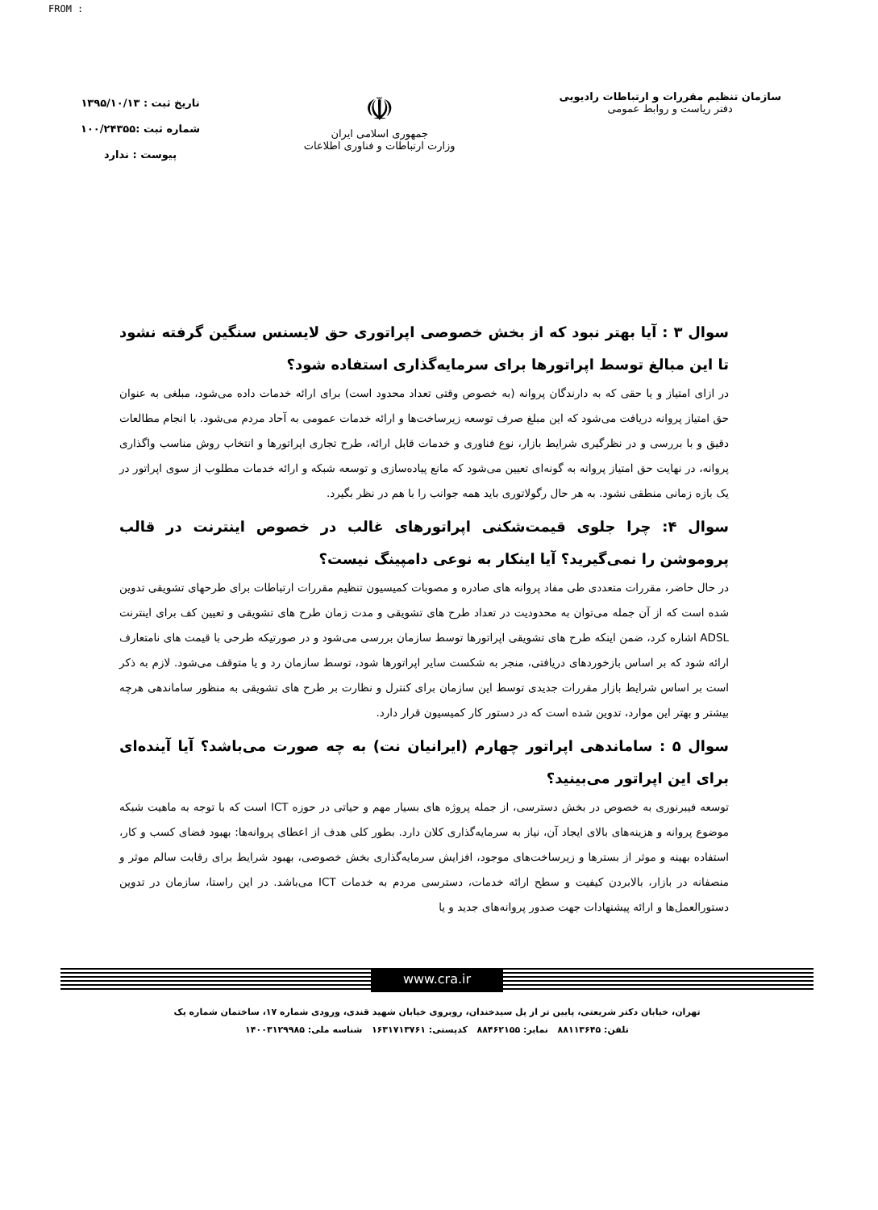FROM :
سازمان تنظیم مقررات و ارتباطات رادیویی
دفتر ریاست و روابط عمومی
☫
جمهوری اسلامی ایران
وزارت ارتباطات و فناوری اطلاعات
تاریخ ثبت : ۱۳۹۵/۱۰/۱۳
شماره ثبت :۱۰۰/۲۴۳۵۵
پیوست : ندارد
سوال ۳ : آیا بهتر نبود که از بخش خصوصی اپراتوری حق لایسنس سنگین گرفته نشود تا این مبالغ توسط اپراتورها برای سرمایه‌گذاری استفاده شود؟
در ازای امتیاز و یا حقی که به دارندگان پروانه (به خصوص وقتی تعداد محدود است) برای ارائه خدمات داده می‌شود، مبلغی به عنوان حق امتیاز پروانه دریافت می‌شود که این مبلغ صرف توسعه زیرساخت‌ها و ارائه خدمات عمومی به آحاد مردم می‌شود. با انجام مطالعات دقیق و با بررسی و در نظرگیری شرایط بازار، نوع فناوری و خدمات قابل ارائه، طرح تجاری اپراتورها و انتخاب روش مناسب واگذاری پروانه، در نهایت حق امتیاز پروانه به گونه‌ای تعیین می‌شود که مانع پیاده‌سازی و توسعه شبکه و ارائه خدمات مطلوب از سوی اپراتور در یک بازه زمانی منطقی نشود. به هر حال رگولاتوری باید همه جوانب را با هم در نظر بگیرد.
سوال ۴: چرا جلوی قیمت‌شکنی اپراتورهای غالب در خصوص اینترنت در قالب پروموشن را نمی‌گیرید؟ آیا اینکار به نوعی دامپینگ نیست؟
در حال حاضر، مقررات متعددی طی مفاد پروانه های صادره و مصوبات کمیسیون تنظیم مقررات ارتباطات برای طرحهای تشویقی تدوین شده است که از آن جمله می‌توان به محدودیت در تعداد طرح های تشویقی و مدت زمان طرح های تشویقی و تعیین کف برای اینترنت ADSL اشاره کرد، ضمن اینکه طرح های تشویقی اپراتورها توسط سازمان بررسی می‌شود و در صورتیکه طرحی با قیمت های نامتعارف ارائه شود که بر اساس بازخوردهای دریافتی، منجر به شکست سایر اپراتورها شود، توسط سازمان رد و یا متوقف می‌شود. لازم به ذکر است بر اساس شرایط بازار مقررات جدیدی توسط این سازمان برای کنترل و نظارت بر طرح های تشویقی به منظور ساماندهی هرچه بیشتر و بهتر این موارد، تدوین شده است که در دستور کار کمیسیون قرار دارد.
سوال ۵ : ساماندهی اپراتور چهارم (ایرانیان نت) به چه صورت می‌باشد؟ آیا آینده‌ای برای این اپراتور می‌بینید؟
توسعه فیبرنوری به خصوص در بخش دسترسی، از جمله پروژه های بسیار مهم و حیاتی در حوزه ICT است که با توجه به ماهیت شبکه موضوع پروانه و هزینه‌های بالای ایجاد آن، نیاز به سرمایه‌گذاری کلان دارد. بطور کلی هدف از اعطای پروانه‌ها: بهبود فضای کسب و کار، استفاده بهینه و موثر از بسترها و زیرساخت‌های موجود، افزایش سرمایه‌گذاری بخش خصوصی، بهبود شرایط برای رقابت سالم موثر و منصفانه در بازار، بالابردن کیفیت و سطح ارائه خدمات، دسترسی مردم به خدمات ICT می‌باشد. در این راستا، سازمان در تدوین دستورالعمل‌ها و ارائه پیشنهادات جهت صدور پروانه‌های جدید و یا
www.cra.ir
تهران، خیابان دکتر شریعتی، پایین تر از پل سیدخندان، روبروی خیابان شهید قندی، ورودی شماره ۱۷، ساختمان شماره یک
تلفن: ۸۸۱۱۳۶۴۵ نمابر: ۸۸۴۶۲۱۵۵ کدپستی: ۱۶۳۱۷۱۳۷۶۱ شناسه ملی: ۱۴۰۰۳۱۲۹۹۸۵